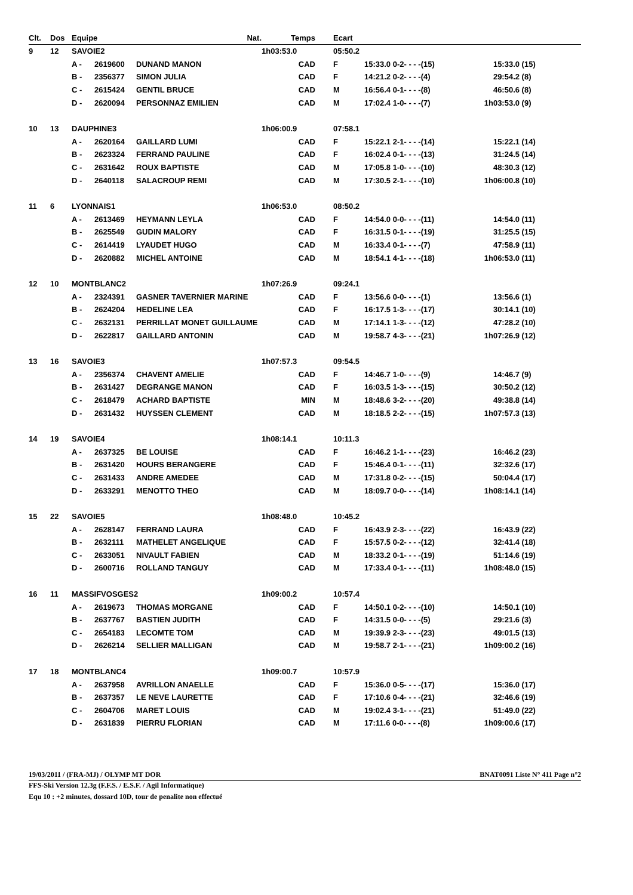| Clt. | Dos | Equipe | | Nat. | Temps | | Ecart | | | |
| --- | --- | --- | --- | --- | --- | --- | --- | --- | --- | --- |
| 9 | 12 | SAVOIE2 | | | 1h03:53.0 | | 05:50.2 | | | |
| | | A - | 2619600 | DUNAND MANON | CAD | | F | 15:33.0 0-2- - - -(15) | 15:33.0 | (15) |
| | | B - | 2356377 | SIMON JULIA | CAD | | F | 14:21.2 0-2- - - -(4) | 29:54.2 | (8) |
| | | C - | 2615424 | GENTIL BRUCE | CAD | | M | 16:56.4 0-1- - - -(8) | 46:50.6 | (8) |
| | | D - | 2620094 | PERSONNAZ EMILIEN | CAD | | M | 17:02.4 1-0- - - -(7) | 1h03:53.0 | (9) |
| 10 | 13 | DAUPHINE3 | | | 1h06:00.9 | | 07:58.1 | | | |
| | | A - | 2620164 | GAILLARD LUMI | CAD | | F | 15:22.1 2-1- - - -(14) | 15:22.1 | (14) |
| | | B - | 2623324 | FERRAND PAULINE | CAD | | F | 16:02.4 0-1- - - -(13) | 31:24.5 | (14) |
| | | C - | 2631642 | ROUX BAPTISTE | CAD | | M | 17:05.8 1-0- - - -(10) | 48:30.3 | (12) |
| | | D - | 2640118 | SALACROUP REMI | CAD | | M | 17:30.5 2-1- - - -(10) | 1h06:00.8 | (10) |
| 11 | 6 | LYONNAIS1 | | | 1h06:53.0 | | 08:50.2 | | | |
| | | A - | 2613469 | HEYMANN LEYLA | CAD | | F | 14:54.0 0-0- - - -(11) | 14:54.0 | (11) |
| | | B - | 2625549 | GUDIN MALORY | CAD | | F | 16:31.5 0-1- - - -(19) | 31:25.5 | (15) |
| | | C - | 2614419 | LYAUDET HUGO | CAD | | M | 16:33.4 0-1- - - -(7) | 47:58.9 | (11) |
| | | D - | 2620882 | MICHEL ANTOINE | CAD | | M | 18:54.1 4-1- - - -(18) | 1h06:53.0 | (11) |
| 12 | 10 | MONTBLANC2 | | | 1h07:26.9 | | 09:24.1 | | | |
| | | A - | 2324391 | GASNER TAVERNIER MARINE | CAD | | F | 13:56.6 0-0- - - -(1) | 13:56.6 | (1) |
| | | B - | 2624204 | HEDELINE LEA | CAD | | F | 16:17.5 1-3- - - -(17) | 30:14.1 | (10) |
| | | C - | 2632131 | PERRILLAT MONET GUILLAUME | CAD | | M | 17:14.1 1-3- - - -(12) | 47:28.2 | (10) |
| | | D - | 2622817 | GAILLARD ANTONIN | CAD | | M | 19:58.7 4-3- - - -(21) | 1h07:26.9 | (12) |
| 13 | 16 | SAVOIE3 | | | 1h07:57.3 | | 09:54.5 | | | |
| | | A - | 2356374 | CHAVENT AMELIE | CAD | | F | 14:46.7 1-0- - - -(9) | 14:46.7 | (9) |
| | | B - | 2631427 | DEGRANGE MANON | CAD | | F | 16:03.5 1-3- - - -(15) | 30:50.2 | (12) |
| | | C - | 2618479 | ACHARD BAPTISTE | MIN | | M | 18:48.6 3-2- - - -(20) | 49:38.8 | (14) |
| | | D - | 2631432 | HUYSSEN CLEMENT | CAD | | M | 18:18.5 2-2- - - -(15) | 1h07:57.3 | (13) |
| 14 | 19 | SAVOIE4 | | | 1h08:14.1 | | 10:11.3 | | | |
| | | A - | 2637325 | BE LOUISE | CAD | | F | 16:46.2 1-1- - - -(23) | 16:46.2 | (23) |
| | | B - | 2631420 | HOURS BERANGERE | CAD | | F | 15:46.4 0-1- - - -(11) | 32:32.6 | (17) |
| | | C - | 2631433 | ANDRE AMEDEE | CAD | | M | 17:31.8 0-2- - - -(15) | 50:04.4 | (17) |
| | | D - | 2633291 | MENOTTO THEO | CAD | | M | 18:09.7 0-0- - - -(14) | 1h08:14.1 | (14) |
| 15 | 22 | SAVOIE5 | | | 1h08:48.0 | | 10:45.2 | | | |
| | | A - | 2628147 | FERRAND LAURA | CAD | | F | 16:43.9 2-3- - - -(22) | 16:43.9 | (22) |
| | | B - | 2632111 | MATHELET ANGELIQUE | CAD | | F | 15:57.5 0-2- - - -(12) | 32:41.4 | (18) |
| | | C - | 2633051 | NIVAULT FABIEN | CAD | | M | 18:33.2 0-1- - - -(19) | 51:14.6 | (19) |
| | | D - | 2600716 | ROLLAND TANGUY | CAD | | M | 17:33.4 0-1- - - -(11) | 1h08:48.0 | (15) |
| 16 | 11 | MASSIFVOSGES2 | | | 1h09:00.2 | | 10:57.4 | | | |
| | | A - | 2619673 | THOMAS MORGANE | CAD | | F | 14:50.1 0-2- - - -(10) | 14:50.1 | (10) |
| | | B - | 2637767 | BASTIEN JUDITH | CAD | | F | 14:31.5 0-0- - - -(5) | 29:21.6 | (3) |
| | | C - | 2654183 | LECOMTE TOM | CAD | | M | 19:39.9 2-3- - - -(23) | 49:01.5 | (13) |
| | | D - | 2626214 | SELLIER MALLIGAN | CAD | | M | 19:58.7 2-1- - - -(21) | 1h09:00.2 | (16) |
| 17 | 18 | MONTBLANC4 | | | 1h09:00.7 | | 10:57.9 | | | |
| | | A - | 2637958 | AVRILLON ANAELLE | CAD | | F | 15:36.0 0-5- - - -(17) | 15:36.0 | (17) |
| | | B - | 2637357 | LE NEVE LAURETTE | CAD | | F | 17:10.6 0-4- - - -(21) | 32:46.6 | (19) |
| | | C - | 2604706 | MARET LOUIS | CAD | | M | 19:02.4 3-1- - - -(21) | 51:49.0 | (22) |
| | | D - | 2631839 | PIERRU FLORIAN | CAD | | M | 17:11.6 0-0- - - -(8) | 1h09:00.6 | (17) |
19/03/2011 / (FRA-MJ) / OLYMP MT DOR BNAT0091 Liste N° 411 Page n°2
FFS-Ski Version 12.3g (F.F.S. / E.S.F. / Agil Informatique)
Equ 10 : +2 minutes, dossard 10D, tour de penalite non effectué